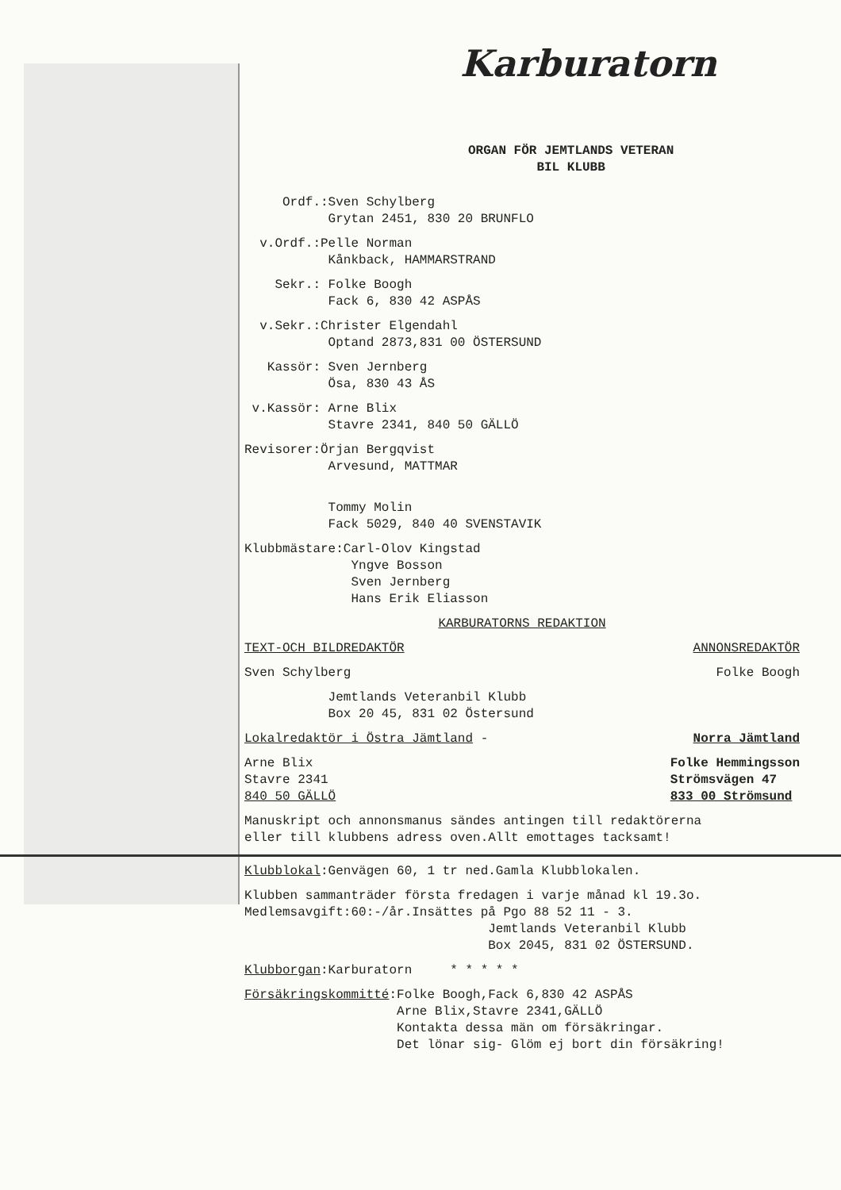Karburatorn
ORGAN FÖR JEMTLANDS VETERAN
BIL KLUBB
Ordf.:Sven Schylberg
Grytan 2451, 830 20 BRUNFLO
v.Ordf.:Pelle Norman
Kånkback, HAMMARSTRAND
Sekr.: Folke Boogh
Fack 6, 830 42 ASPÅS
v.Sekr.:Christer Elgendahl
Optand 2873,831 00 ÖSTERSUND
Kassör: Sven Jernberg
Ösa, 830 43 ÅS
v.Kassör: Arne Blix
Stavre 2341, 840 50 GÄLLÖ
Revisorer:Örjan Bergqvist
Arvesund, MATTMAR
Tommy Molin
Fack 5029, 840 40 SVENSTAVIK
Klubbmästare:Carl-Olov Kingstad
Yngve Bosson
Sven Jernberg
Hans Erik Eliasson
KARBURATORNS REDAKTION
TEXT-OCH BILDREDAKTÖR ANNONSREDAKTÖR
Sven Schylberg Folke Boogh
Jemtlands Veteranbil Klubb
Box 20 45, 831 02 Östersund
Lokalredaktör i Östra Jämtland -
Norra Jämtland
Arne Blix
Stavre 2341
840 50 GÄLLÖ
Folke Hemmingsson
Strömsvägen 47
833 00 Strömsund
Manuskript och annonsmanus sändes antingen till redaktörerna
eller till klubbens adress oven.Allt emottages tacksamt!
Klubblokal:Genvägen 60, 1 tr ned.Gamla Klubblokalen.
Klubben sammanträder första fredagen i varje månad kl 19.3o.
Medlemsavgift:60:-/år.Insättes på Pgo 88 52 11 - 3.
Jemtlands Veteranbil Klubb
Box 2045, 831 02 ÖSTERSUND.
Klubborgan:Karburatorn * * * * *
Försäkringskommitté:Folke Boogh,Fack 6,830 42 ASPÅS
Arne Blix,Stavre 2341,GÄLLÖ
Kontakta dessa män om försäkringar.
Det lönar sig- Glöm ej bort din försäkring!